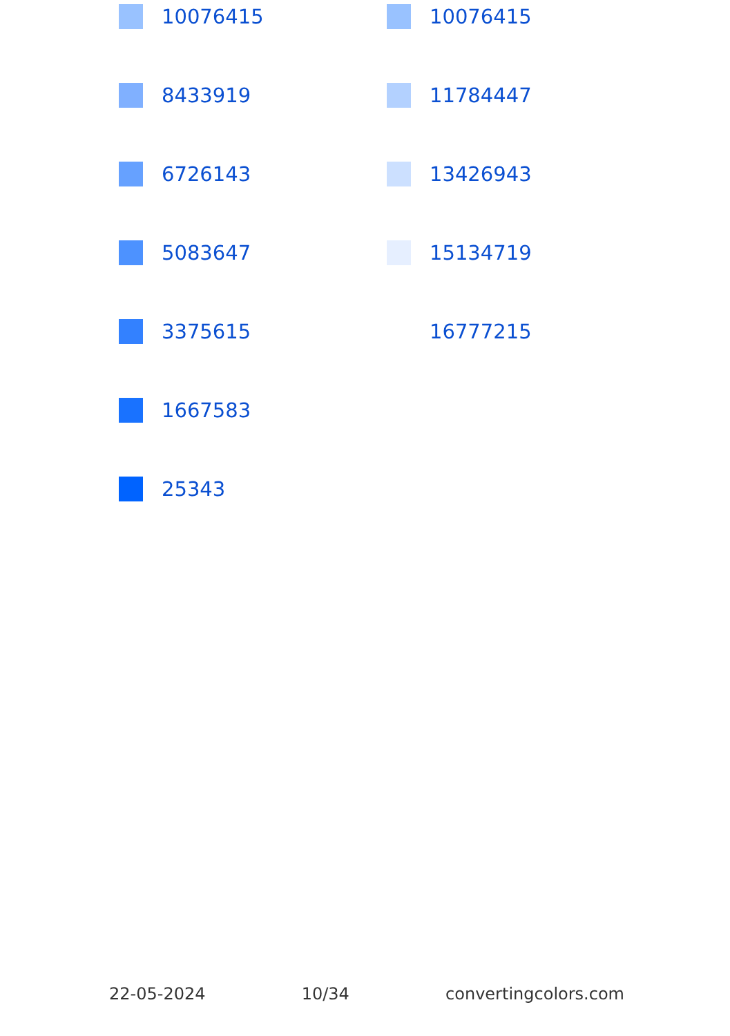10076415
8433919
6726143
5083647
3375615
1667583
25343
10076415
11784447
13426943
15134719
16777215
22-05-2024 10/34 convertingcolors.com